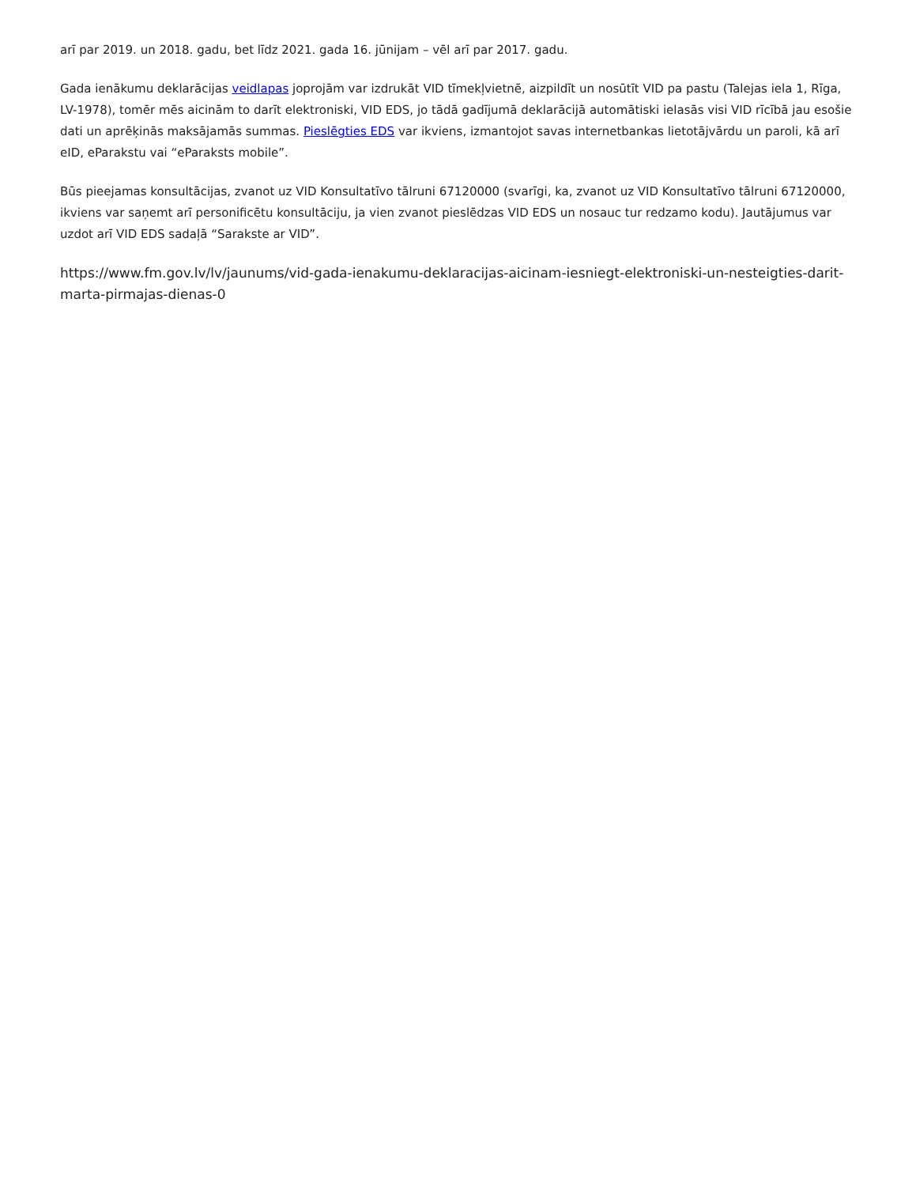arī par 2019. un 2018. gadu, bet līdz 2021. gada 16. jūnijam – vēl arī par 2017. gadu.
Gada ienākumu deklarācijas veidlapas joprojām var izdrukāt VID tīmekļvietnē, aizpildīt un nosūtīt VID pa pastu (Talejas iela 1, Rīga, LV-1978), tomēr mēs aicinām to darīt elektroniski, VID EDS, jo tādā gadījumā deklarācijā automātiski ielasās visi VID rīcībā jau esošie dati un aprēķinās maksājamās summas. Pieslēgties EDS var ikviens, izmantojot savas internetbankas lietotājvārdu un paroli, kā arī eID, eParakstu vai “eParaksts mobile”.
Būs pieejamas konsultācijas, zvanot uz VID Konsultatīvo tālruni 67120000 (svarīgi, ka, zvanot uz VID Konsultatīvo tālruni 67120000, ikviens var saņemt arī personificētu konsultāciju, ja vien zvanot pieslēdzas VID EDS un nosauc tur redzamo kodu). Jautājumus var uzdot arī VID EDS sadaļā “Sarakste ar VID”.
https://www.fm.gov.lv/lv/jaunums/vid-gada-ienakumu-deklaracijas-aicinam-iesniegt-elektroniski-un-nesteigties-darit-marta-pirmajas-dienas-0